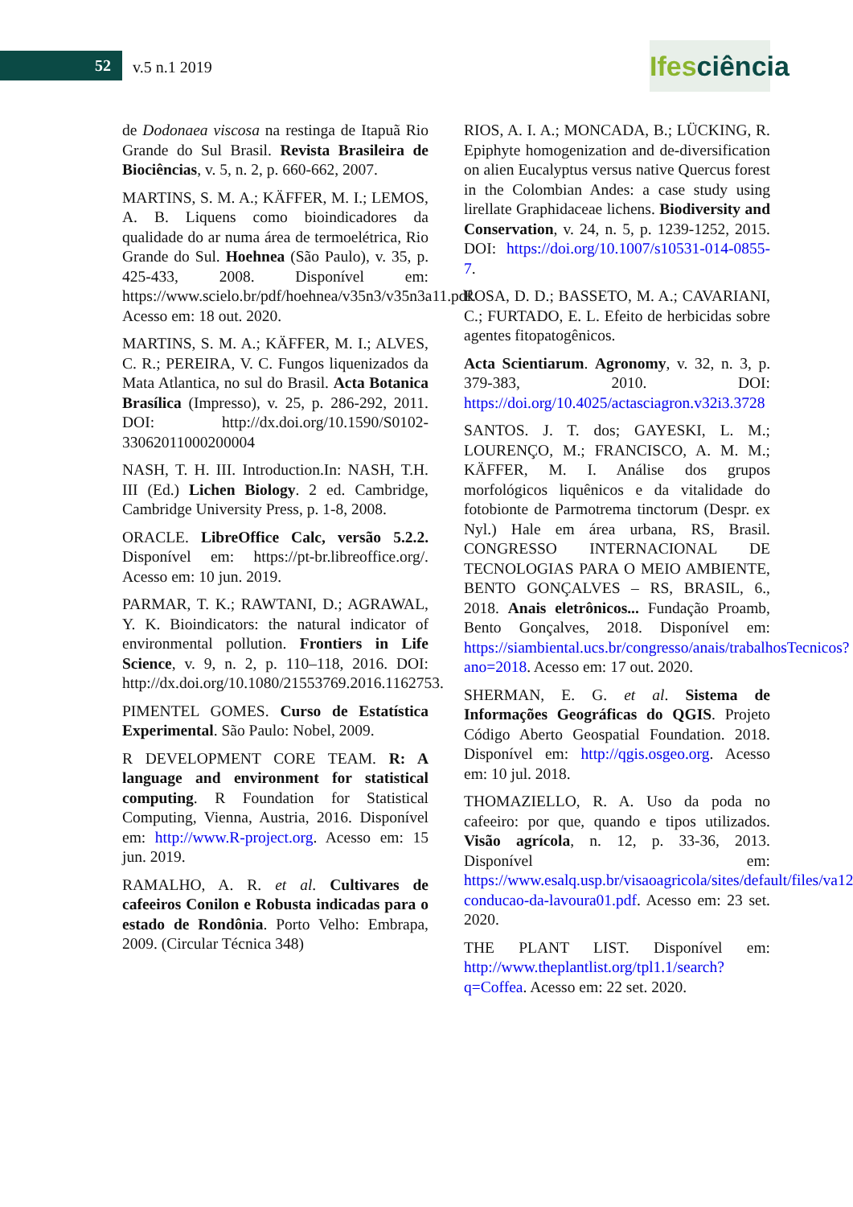52 v.5 n.1 2019
Ifes ciência
de Dodonaea viscosa na restinga de Itapuã Rio Grande do Sul Brasil. Revista Brasileira de Biociências, v. 5, n. 2, p. 660-662, 2007.
MARTINS, S. M. A.; KÄFFER, M. I.; LEMOS, A. B. Liquens como bioindicadores da qualidade do ar numa área de termoelétrica, Rio Grande do Sul. Hoehnea (São Paulo), v. 35, p. 425-433, 2008. Disponível em: https://www.scielo.br/pdf/hoehnea/v35n3/v35n3a11.pdf. Acesso em: 18 out. 2020.
MARTINS, S. M. A.; KÄFFER, M. I.; ALVES, C. R.; PEREIRA, V. C. Fungos liquenizados da Mata Atlantica, no sul do Brasil. Acta Botanica Brasílica (Impresso), v. 25, p. 286-292, 2011. DOI: http://dx.doi.org/10.1590/S0102-33062011000200004
NASH, T. H. III. Introduction.In: NASH, T.H. III (Ed.) Lichen Biology. 2 ed. Cambridge, Cambridge University Press, p. 1-8, 2008.
ORACLE. LibreOffice Calc, versão 5.2.2. Disponível em: https://pt-br.libreoffice.org/. Acesso em: 10 jun. 2019.
PARMAR, T. K.; RAWTANI, D.; AGRAWAL, Y. K. Bioindicators: the natural indicator of environmental pollution. Frontiers in Life Science, v. 9, n. 2, p. 110–118, 2016. DOI: http://dx.doi.org/10.1080/21553769.2016.1162753.
PIMENTEL GOMES. Curso de Estatística Experimental. São Paulo: Nobel, 2009.
R DEVELOPMENT CORE TEAM. R: A language and environment for statistical computing. R Foundation for Statistical Computing, Vienna, Austria, 2016. Disponível em: http://www.R-project.org. Acesso em: 15 jun. 2019.
RAMALHO, A. R. et al. Cultivares de cafeeiros Conilon e Robusta indicadas para o estado de Rondônia. Porto Velho: Embrapa, 2009. (Circular Técnica 348)
RIOS, A. I. A.; MONCADA, B.; LÜCKING, R. Epiphyte homogenization and de-diversification on alien Eucalyptus versus native Quercus forest in the Colombian Andes: a case study using lirellate Graphidaceae lichens. Biodiversity and Conservation, v. 24, n. 5, p. 1239-1252, 2015. DOI: https://doi.org/10.1007/s10531-014-0855-7.
ROSA, D. D.; BASSETO, M. A.; CAVARIANI, C.; FURTADO, E. L. Efeito de herbicidas sobre agentes fitopatogênicos.
Acta Scientiarum. Agronomy, v. 32, n. 3, p. 379-383, 2010. DOI: https://doi.org/10.4025/actasciagron.v32i3.3728
SANTOS. J. T. dos; GAYESKI, L. M.; LOURENÇO, M.; FRANCISCO, A. M. M.; KÄFFER, M. I. Análise dos grupos morfológicos liquênicos e da vitalidade do fotobionte de Parmotrema tinctorum (Despr. ex Nyl.) Hale em área urbana, RS, Brasil. CONGRESSO INTERNACIONAL DE TECNOLOGIAS PARA O MEIO AMBIENTE, BENTO GONÇALVES – RS, BRASIL, 6., 2018. Anais eletrônicos... Fundação Proamb, Bento Gonçalves, 2018. Disponível em: https://siambiental.ucs.br/congresso/anais/trabalhosTecnicos?ano=2018. Acesso em: 17 out. 2020.
SHERMAN, E. G. et al. Sistema de Informações Geográficas do QGIS. Projeto Código Aberto Geospatial Foundation. 2018. Disponível em: http://qgis.osgeo.org. Acesso em: 10 jul. 2018.
THOMAZIELLO, R. A. Uso da poda no cafeeiro: por que, quando e tipos utilizados. Visão agrícola, n. 12, p. 33-36, 2013. Disponível em: https://www.esalq.usp.br/visaoagricola/sites/default/files/va12-conducao-da-lavoura01.pdf. Acesso em: 23 set. 2020.
THE PLANT LIST. Disponível em: http://www.theplantlist.org/tpl1.1/search?q=Coffea. Acesso em: 22 set. 2020.